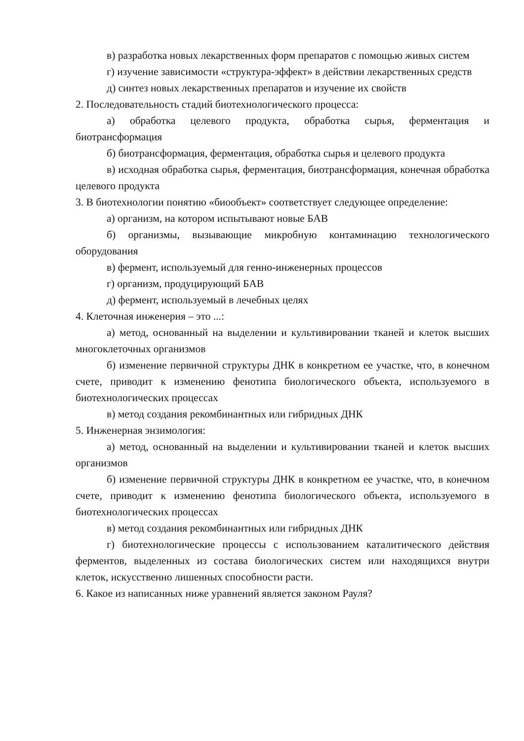в) разработка новых лекарственных форм препаратов с помощью живых систем
г) изучение зависимости «структура-эффект» в действии лекарственных средств
д) синтез новых лекарственных препаратов и изучение их свойств
2. Последовательность стадий биотехнологического процесса:
а) обработка целевого продукта, обработка сырья, ферментация и биотрансформация
б) биотрансформация, ферментация, обработка сырья и целевого продукта
в) исходная обработка сырья, ферментация, биотрансформация, конечная обработка целевого продукта
3. В биотехнологии понятию «биообъект» соответствует следующее определение:
а) организм, на котором испытывают новые БАВ
б) организмы, вызывающие микробную контаминацию технологического оборудования
в) фермент, используемый для генно-инженерных процессов
г) организм, продуцирующий БАВ
д) фермент, используемый в лечебных целях
4. Клеточная инженерия – это ...:
а) метод, основанный на выделении и культивировании тканей и клеток высших многоклеточных организмов
б) изменение первичной структуры ДНК в конкретном ее участке, что, в конечном счете, приводит к изменению фенотипа биологического объекта, используемого в биотехнологических процессах
в) метод создания рекомбинантных или гибридных ДНК
5. Инженерная энзимология:
а) метод, основанный на выделении и культивировании тканей и клеток высших организмов
б) изменение первичной структуры ДНК в конкретном ее участке, что, в конечном счете, приводит к изменению фенотипа биологического объекта, используемого в биотехнологических процессах
в) метод создания рекомбинантных или гибридных ДНК
г) биотехнологические процессы с использованием каталитического действия ферментов, выделенных из состава биологических систем или находящихся внутри клеток, искусственно лишенных способности расти.
6. Какое из написанных ниже уравнений является законом Рауля?